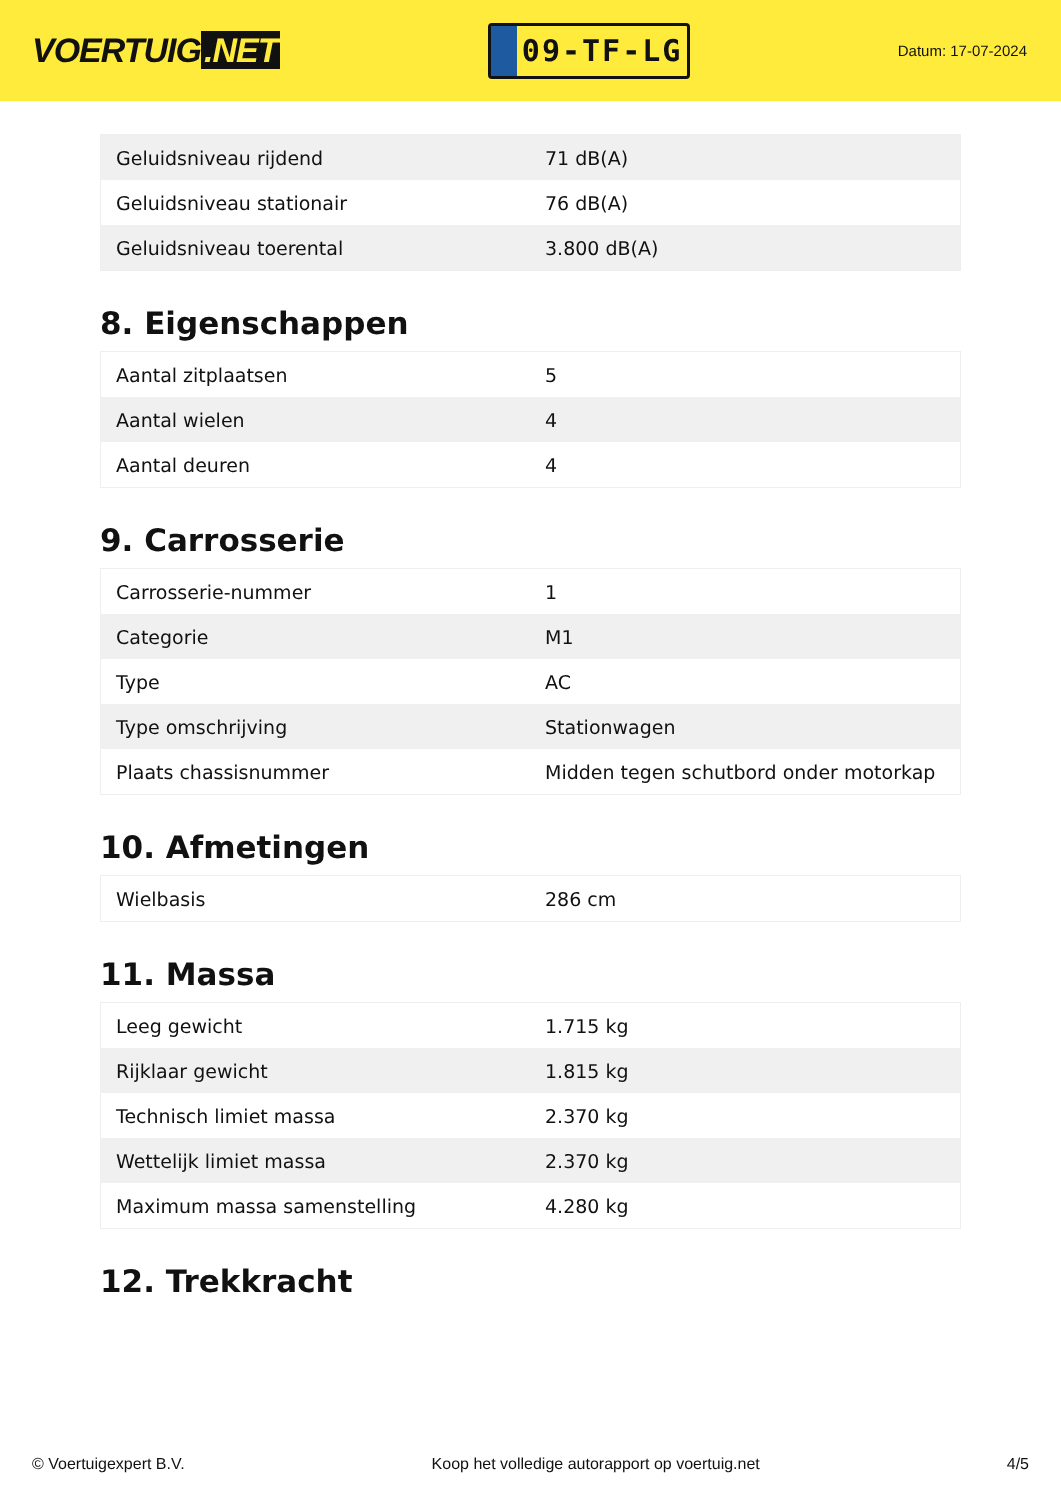VOERTUIG.NET
09-TF-LG
Datum: 17-07-2024
| Geluidsniveau rijdend | 71 dB(A) |
| Geluidsniveau stationair | 76 dB(A) |
| Geluidsniveau toerental | 3.800 dB(A) |
8. Eigenschappen
| Aantal zitplaatsen | 5 |
| Aantal wielen | 4 |
| Aantal deuren | 4 |
9. Carrosserie
| Carrosserie-nummer | 1 |
| Categorie | M1 |
| Type | AC |
| Type omschrijving | Stationwagen |
| Plaats chassisnummer | Midden tegen schutbord onder motorkap |
10. Afmetingen
| Wielbasis | 286 cm |
11. Massa
| Leeg gewicht | 1.715 kg |
| Rijklaar gewicht | 1.815 kg |
| Technisch limiet massa | 2.370 kg |
| Wettelijk limiet massa | 2.370 kg |
| Maximum massa samenstelling | 4.280 kg |
12. Trekkracht
© Voertuigexpert B.V. Koop het volledige autorapport op voertuig.net 4/5